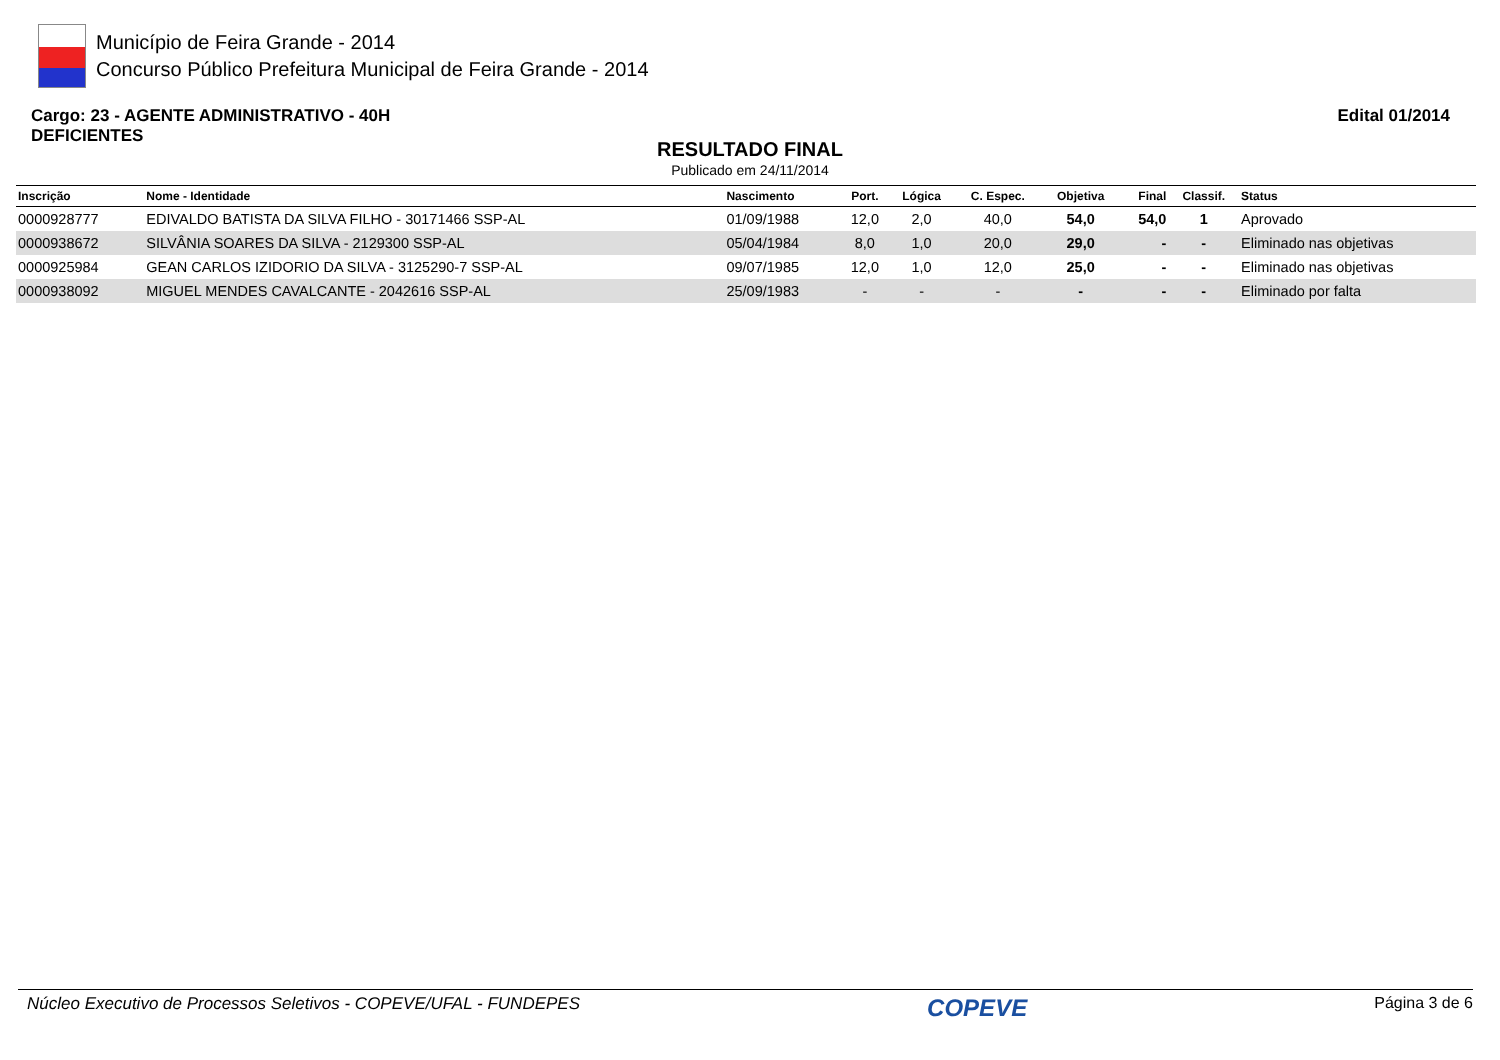Município de Feira Grande - 2014
Concurso Público Prefeitura Municipal de Feira Grande - 2014
Cargo: 23 - AGENTE ADMINISTRATIVO - 40H
DEFICIENTES
Edital 01/2014
RESULTADO FINAL
Publicado em 24/11/2014
| Inscrição | Nome - Identidade | Nascimento | Port. | Lógica | C. Espec. | Objetiva | Final | Classif. | Status |
| --- | --- | --- | --- | --- | --- | --- | --- | --- | --- |
| 0000928777 | EDIVALDO BATISTA DA SILVA FILHO - 30171466 SSP-AL | 01/09/1988 | 12,0 | 2,0 | 40,0 | 54,0 | 54,0 | 1 | Aprovado |
| 0000938672 | SILVÂNIA SOARES DA SILVA - 2129300 SSP-AL | 05/04/1984 | 8,0 | 1,0 | 20,0 | 29,0 | - | - | Eliminado nas objetivas |
| 0000925984 | GEAN CARLOS IZIDORIO DA SILVA - 3125290-7 SSP-AL | 09/07/1985 | 12,0 | 1,0 | 12,0 | 25,0 | - | - | Eliminado nas objetivas |
| 0000938092 | MIGUEL MENDES CAVALCANTE - 2042616 SSP-AL | 25/09/1983 | - | - | - | - | - | - | Eliminado por falta |
Núcleo Executivo de Processos Seletivos - COPEVE/UFAL - FUNDEPES COPEVE Página 3 de 6